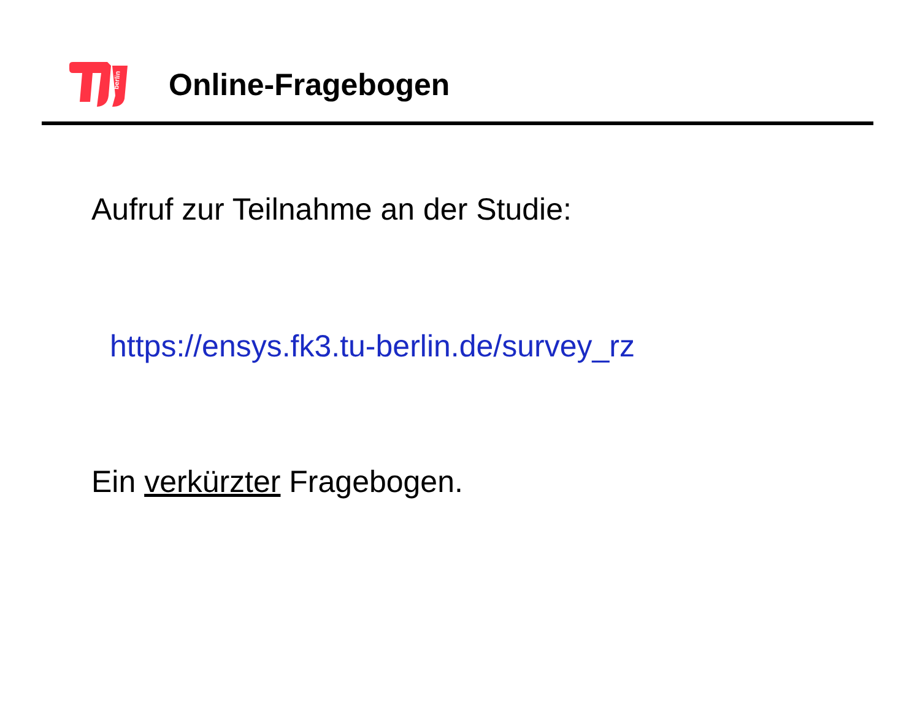berlin
Online-Fragebogen
Aufruf zur Teilnahme an der Studie:
https://ensys.fk3.tu-berlin.de/survey_rz
Ein verkürzter Fragebogen.